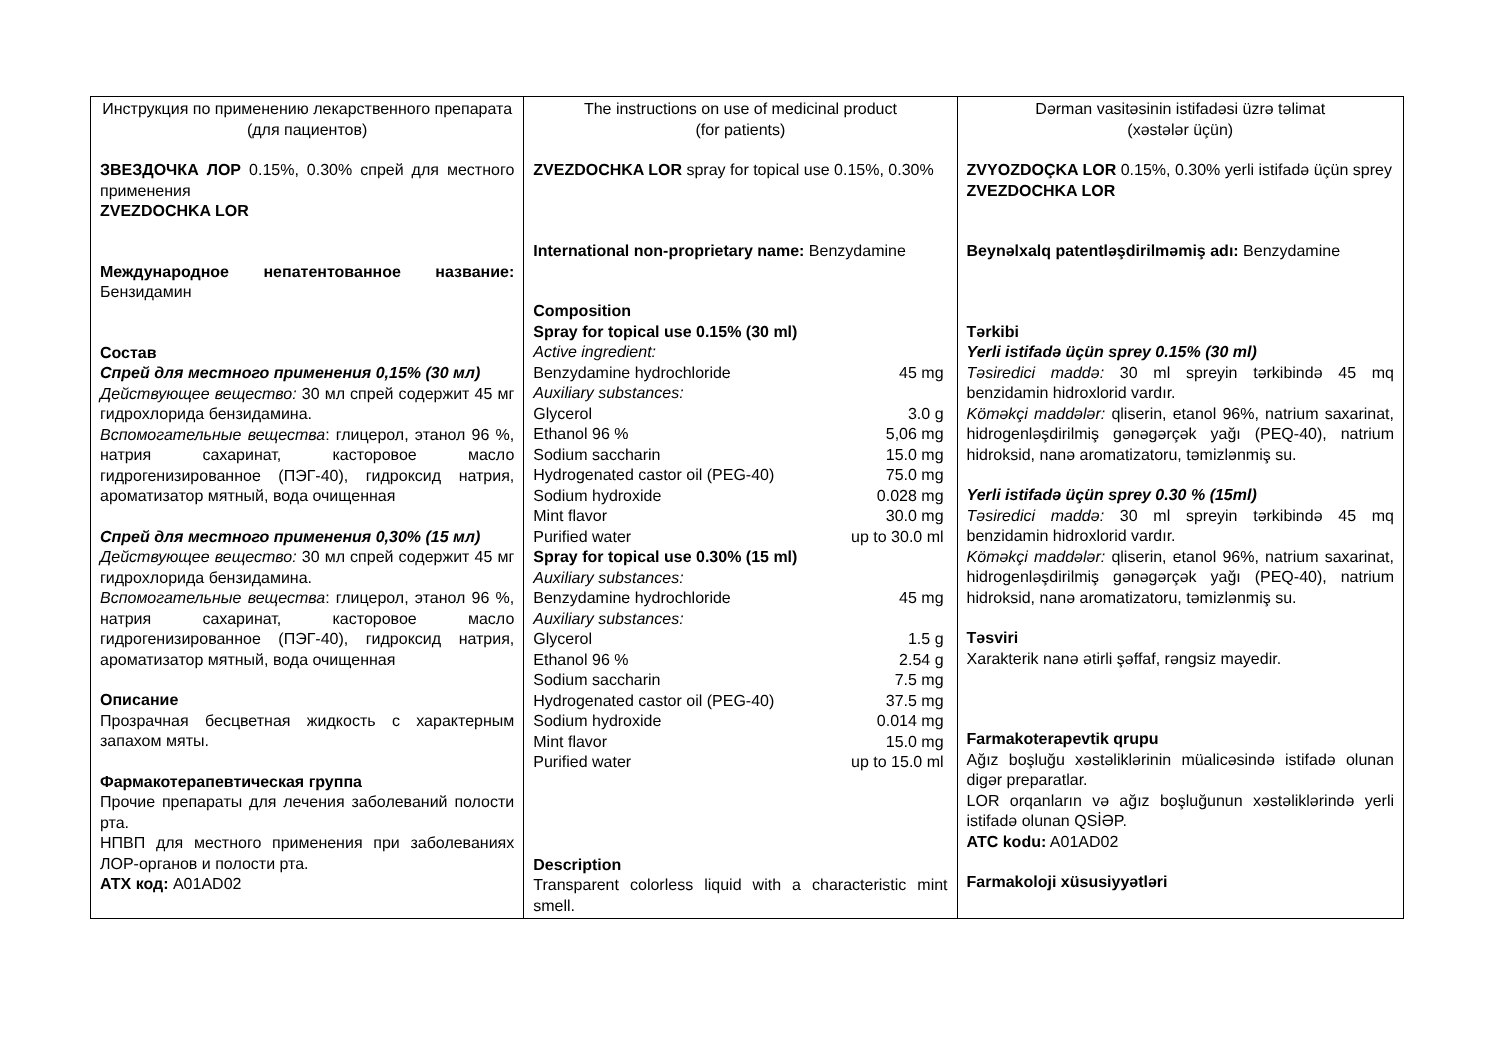| Инструкция по применению лекарственного препарата (для пациентов) ЗВЕЗДОЧКА ЛОР 0.15%, 0.30% спрей для местного применения ZVEZDOCHKA LOR Международное непатентованное название: Бензидамин Состав Спрей для местного применения 0,15% (30 мл) Действующее вещество: 30 мл спрей содержит 45 мг гидрохлорида бензидамина. Вспомогательные вещества : глицерол, этанол 96 %, натрия сахаринат, касторовое масло гидрогенизированное (ПЭГ-40), гидроксид натрия, ароматизатор мятный, вода очищенная Спрей для местного применения 0,30% (15 мл) Действующее вещество: 30 мл спрей содержит 45 мг гидрохлорида бензидамина. Вспомогательные вещества : глицерол, этанол 96 %, натрия сахаринат, касторовое масло гидрогенизированное (ПЭГ-40), гидроксид натрия, ароматизатор мятный, вода очищенная Описание Прозрачная бесцветная жидкость с характерным запахом мяты. Фармакотерапевтическая группа Прочие препараты для лечения заболеваний полости рта. НПВП для местного применения при заболеваниях ЛОР-органов и полости рта. АТХ код: A01AD02 | The instructions on use of medicinal product (for patients) ZVEZDOCHKA LOR spray for topical use 0.15%, 0.30% International non-proprietary name: Benzydamine Composition Spray for topical use 0.15% (30 ml) Active ingredient: / Benzydamine hydrochloride / 45 mg / / Auxiliary substances: / / / Glycerol / 3.0 g / / Ethanol 96 % / 5,06 mg / / Sodium saccharin / 15.0 mg / / Hydrogenated castor oil (PEG-40) / 75.0 mg / / Sodium hydroxide / 0.028 mg / / Mint flavor / 30.0 mg / / Purified water / up to 30.0 ml / / Spray for topical use 0.30% (15 ml) / / / Auxiliary substances: / / / Benzydamine hydrochloride / 45 mg / / Auxiliary substances: / / / Glycerol / 1.5 g / / Ethanol 96 % / 2.54 g / / Sodium saccharin / 7.5 mg / / Hydrogenated castor oil (PEG-40) / 37.5 mg / / Sodium hydroxide / 0.014 mg / / Mint flavor / 15.0 mg / / Purified water / up to 15.0 ml / Description Transparent colorless liquid with a characteristic mint smell. | Dərman vasitəsinin istifadəsi üzrə təlimat (xəstələr üçün) ZVYOZDOÇKA LOR 0.15%, 0.30% yerli istifadə üçün sprey ZVEZDOCHKA LOR Beynəlxalq patentləşdirilməmiş adı: Benzydamine Tərkibi Yerli istifadə üçün sprey 0.15% (30 ml) Təsiredici maddə: 30 ml spreyin tərkibində 45 mq benzidamin hidroxlorid vardır. Köməkçi maddələr: qliserin, etanol 96%, natrium saxarinat, hidrogenləşdirilmiş gənəgərçək yağı (PEQ-40), natrium hidroksid, nanə aromatizatoru, təmizlənmiş su. Yerli istifadə üçün sprey 0.30 % (15ml) Təsiredici maddə: 30 ml spreyin tərkibində 45 mq benzidamin hidroxlorid vardır. Köməkçi maddələr: qliserin, etanol 96%, natrium saxarinat, hidrogenləşdirilmiş gənəgərçək yağı (PEQ-40), natrium hidroksid, nanə aromatizatoru, təmizlənmiş su. Təsviri Xarakterik nanə ətirli şəffaf, rəngsiz mayedir. Farmakoterapevtik qrupu Ağız boşluğu xəstəliklərinin müalicəsində istifadə olunan digər preparatlar. LOR orqanların və ağız boşluğunun xəstəliklərində yerli istifadə olunan QSİƏP. ATC kodu: A01AD02 Farmakoloji xüsusiyyətləri |